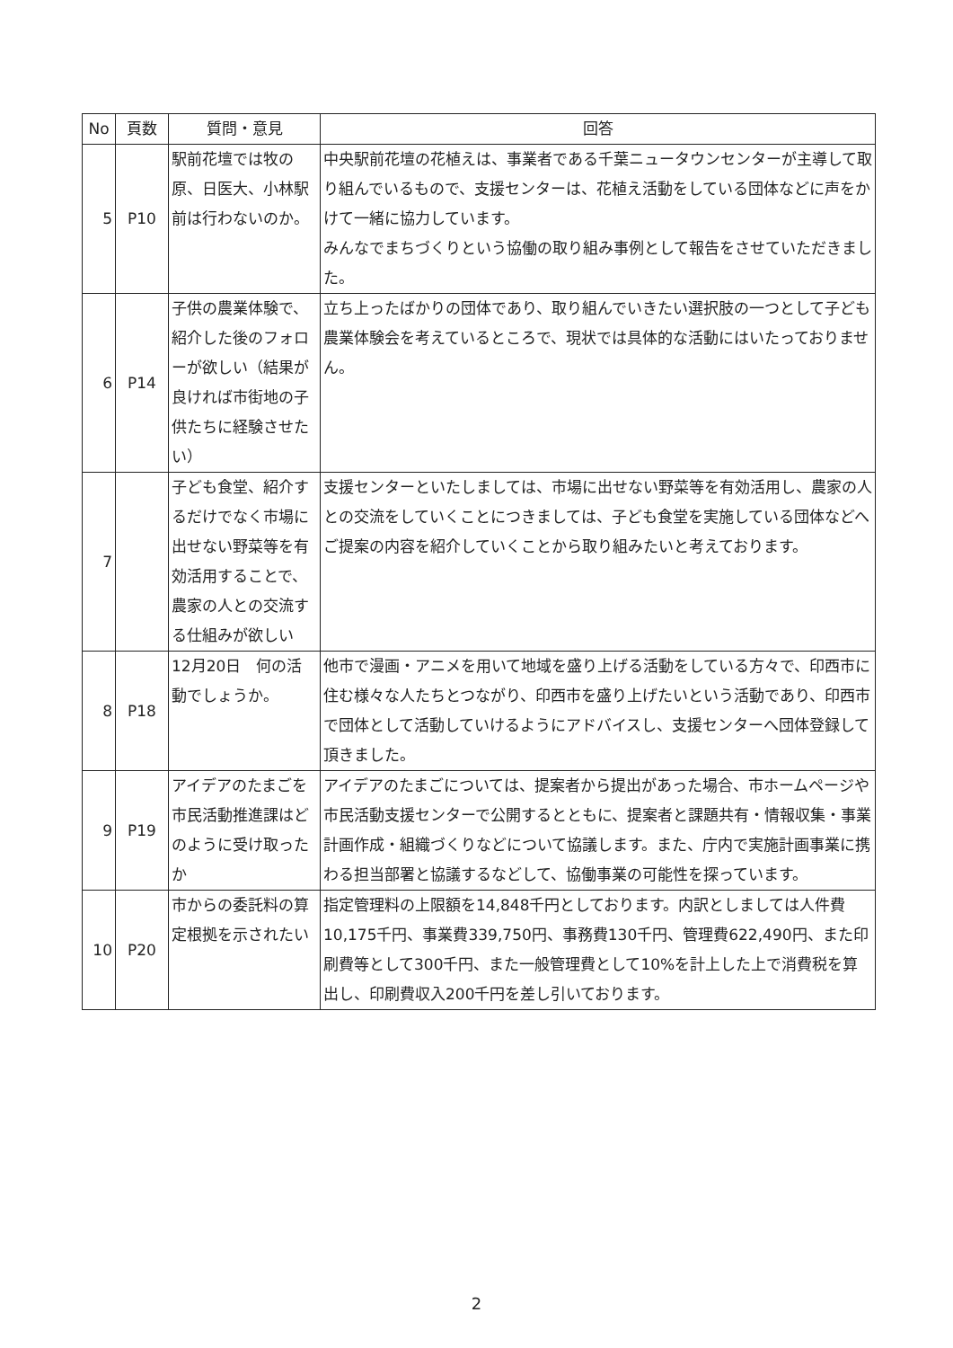| No | 頁数 | 質問・意見 | 回答 |
| --- | --- | --- | --- |
| 5 | P10 | 駅前花壇では牧の原、日医大、小林駅前は行わないのか。 | 中央駅前花壇の花植えは、事業者である千葉ニュータウンセンターが主導して取り組んでいるもので、支援センターは、花植え活動をしている団体などに声をかけて一緒に協力しています。 みんなでまちづくりという協働の取り組み事例として報告をさせていただきました。 |
| 6 | P14 | 子供の農業体験で、紹介した後のフォローが欲しい（結果が良ければ市街地の子供たちに経験させたい） | 立ち上ったばかりの団体であり、取り組んでいきたい選択肢の一つとして子ども農業体験会を考えているところで、現状では具体的な活動にはいたっておりません。 |
| 7 | | 子ども食堂、紹介するだけでなく市場に出せない野菜等を有効活用することで、農家の人との交流する仕組みが欲しい | 支援センターといたしましては、市場に出せない野菜等を有効活用し、農家の人との交流をしていくことにつきましては、子ども食堂を実施している団体などへご提案の内容を紹介していくことから取り組みたいと考えております。 |
| 8 | P18 | 12月20日 何の活動でしょうか。 | 他市で漫画・アニメを用いて地域を盛り上げる活動をしている方々で、印西市に住む様々な人たちとつながり、印西市を盛り上げたいという活動であり、印西市で団体として活動していけるようにアドバイスし、支援センターへ団体登録して頂きました。 |
| 9 | P19 | アイデアのたまごを市民活動推進課はどのように受け取ったか | アイデアのたまごについては、提案者から提出があった場合、市ホームページや市民活動支援センターで公開するとともに、提案者と課題共有・情報収集・事業計画作成・組織づくりなどについて協議します。また、庁内で実施計画事業に携わる担当部署と協議するなどして、協働事業の可能性を探っています。 |
| 10 | P20 | 市からの委託料の算定根拠を示されたい | 指定管理料の上限額を14,848千円としております。内訳としましては人件費10,175千円、事業費339,750円、事務費130千円、管理費622,490円、また印刷費等として300千円、また一般管理費として10%を計上した上で消費税を算出し、印刷費収入200千円を差し引いております。 |
2